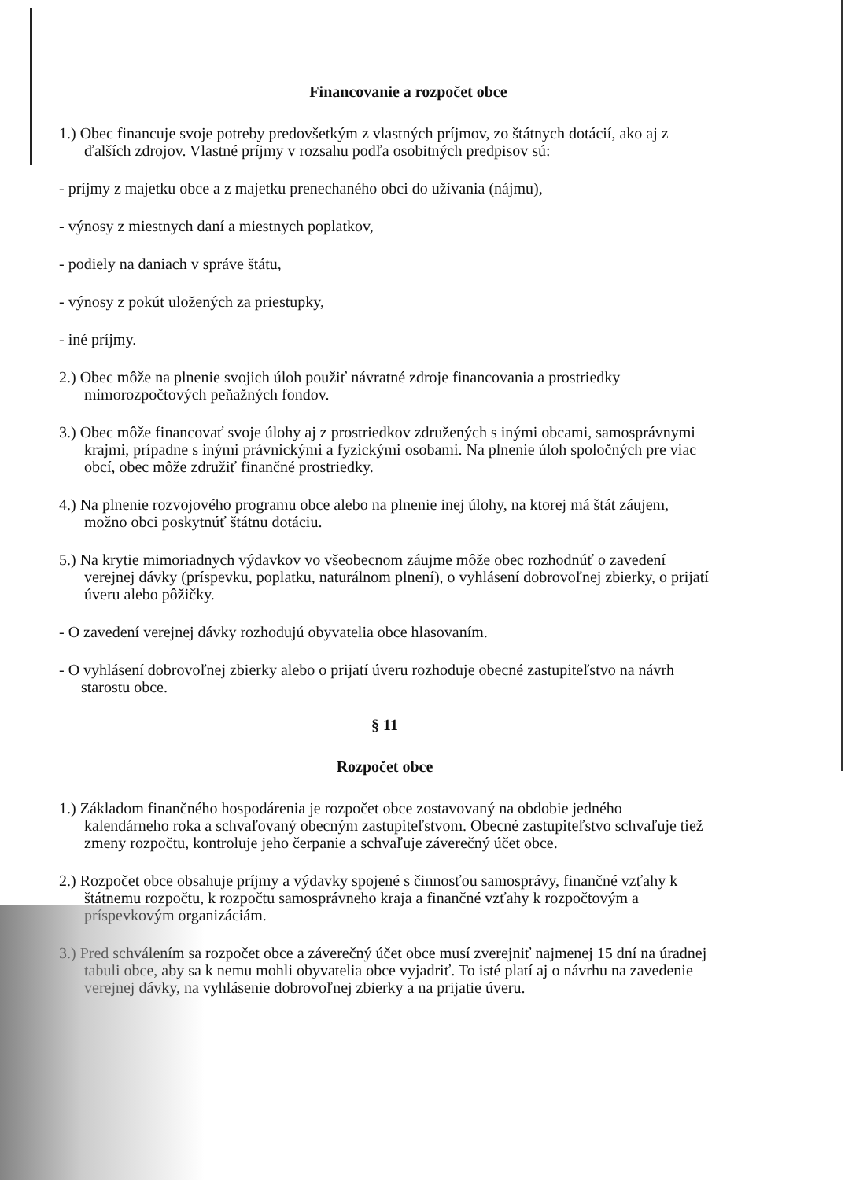Financovanie a rozpočet obce
1.) Obec financuje svoje potreby predovšetkým z vlastných príjmov, zo štátnych dotácií, ako aj z ďalších zdrojov. Vlastné príjmy v rozsahu podľa osobitných predpisov sú:
- príjmy z majetku obce a z majetku prenechaného obci do užívania (nájmu),
- výnosy z miestnych daní a miestnych poplatkov,
- podiely na daniach v správe štátu,
- výnosy z pokút uložených za priestupky,
- iné príjmy.
2.) Obec môže na plnenie svojich úloh použiť návratné zdroje financovania a prostriedky mimorozpočtových peňažných fondov.
3.) Obec môže financovať svoje úlohy aj z prostriedkov združených s inými obcami, samosprávnymi krajmi, prípadne s inými právnickými a fyzickými osobami. Na plnenie úloh spoločných pre viac obcí, obec môže združiť finančné prostriedky.
4.) Na plnenie rozvojového programu obce alebo na plnenie inej úlohy, na ktorej má štát záujem, možno obci poskytnúť štátnu dotáciu.
5.) Na krytie mimoriadnych výdavkov vo všeobecnom záujme môže obec rozhodnúť o zavedení verejnej dávky (príspevku, poplatku, naturálnom plnení), o vyhlásení dobrovoľnej zbierky, o prijatí úveru alebo pôžičky.
- O zavedení verejnej dávky rozhodujú obyvatelia obce hlasovaním.
- O vyhlásení dobrovoľnej zbierky alebo o prijatí úveru rozhoduje obecné zastupiteľstvo na návrh starostu obce.
§ 11
Rozpočet obce
1.) Základom finančného hospodárenia je rozpočet obce zostavovaný na obdobie jedného kalendárneho roka a schvaľovaný obecným zastupiteľstvom. Obecné zastupiteľstvo schvaľuje tiež zmeny rozpočtu, kontroluje jeho čerpanie a schvaľuje záverečný účet obce.
2.) Rozpočet obce obsahuje príjmy a výdavky spojené s činnosťou samosprávy, finančné vzťahy k štátnemu rozpočtu, k rozpočtu samosprávneho kraja a finančné vzťahy k rozpočtovým a príspevkovým organizáciám.
3.) Pred schválením sa rozpočet obce a záverečný účet obce musí zverejniť najmenej 15 dní na úradnej tabuli obce, aby sa k nemu mohli obyvatelia obce vyjadriť. To isté platí aj o návrhu na zavedenie verejnej dávky, na vyhlásenie dobrovoľnej zbierky a na prijatie úveru.